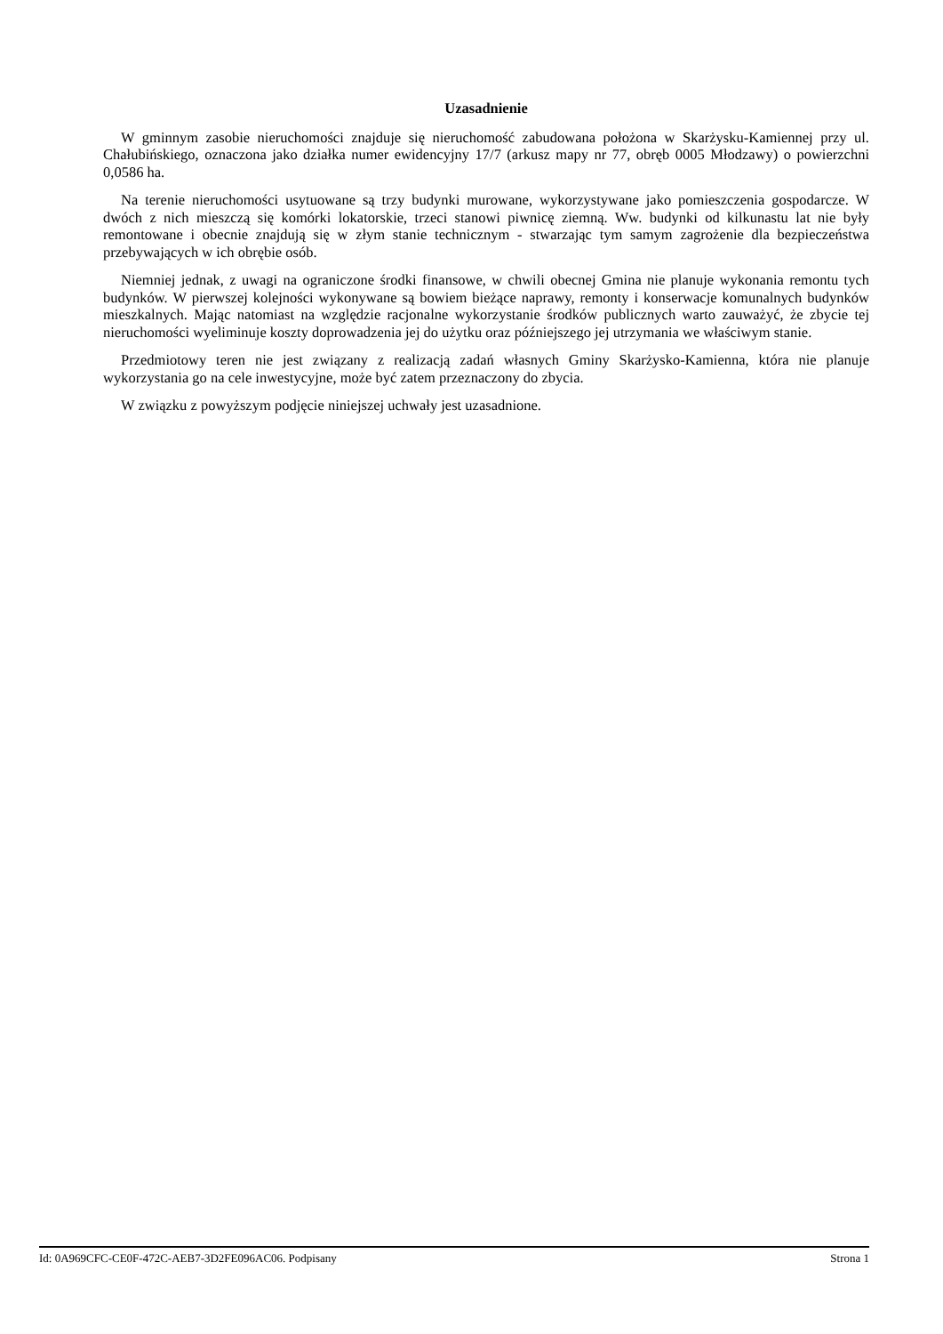Uzasadnienie
W gminnym zasobie nieruchomości znajduje się nieruchomość zabudowana położona w Skarżysku-Kamiennej przy ul. Chałubińskiego, oznaczona jako działka numer ewidencyjny 17/7 (arkusz mapy nr 77, obręb 0005 Młodzawy) o powierzchni 0,0586 ha.
Na terenie nieruchomości usytuowane są trzy budynki murowane, wykorzystywane jako pomieszczenia gospodarcze. W dwóch z nich mieszczą się komórki lokatorskie, trzeci stanowi piwnicę ziemną. Ww. budynki od kilkunastu lat nie były remontowane i obecnie znajdują się w złym stanie technicznym - stwarzając tym samym zagrożenie dla bezpieczeństwa przebywających w ich obrębie osób.
Niemniej jednak, z uwagi na ograniczone środki finansowe, w chwili obecnej Gmina nie planuje wykonania remontu tych budynków. W pierwszej kolejności wykonywane są bowiem bieżące naprawy, remonty i konserwacje komunalnych budynków mieszkalnych. Mając natomiast na względzie racjonalne wykorzystanie środków publicznych warto zauważyć, że zbycie tej nieruchomości wyeliminuje koszty doprowadzenia jej do użytku oraz późniejszego jej utrzymania we właściwym stanie.
Przedmiotowy teren nie jest związany z realizacją zadań własnych Gminy Skarżysko-Kamienna, która nie planuje wykorzystania go na cele inwestycyjne, może być zatem przeznaczony do zbycia.
W związku z powyższym podjęcie niniejszej uchwały jest uzasadnione.
Id: 0A969CFC-CE0F-472C-AEB7-3D2FE096AC06. Podpisany Strona 1